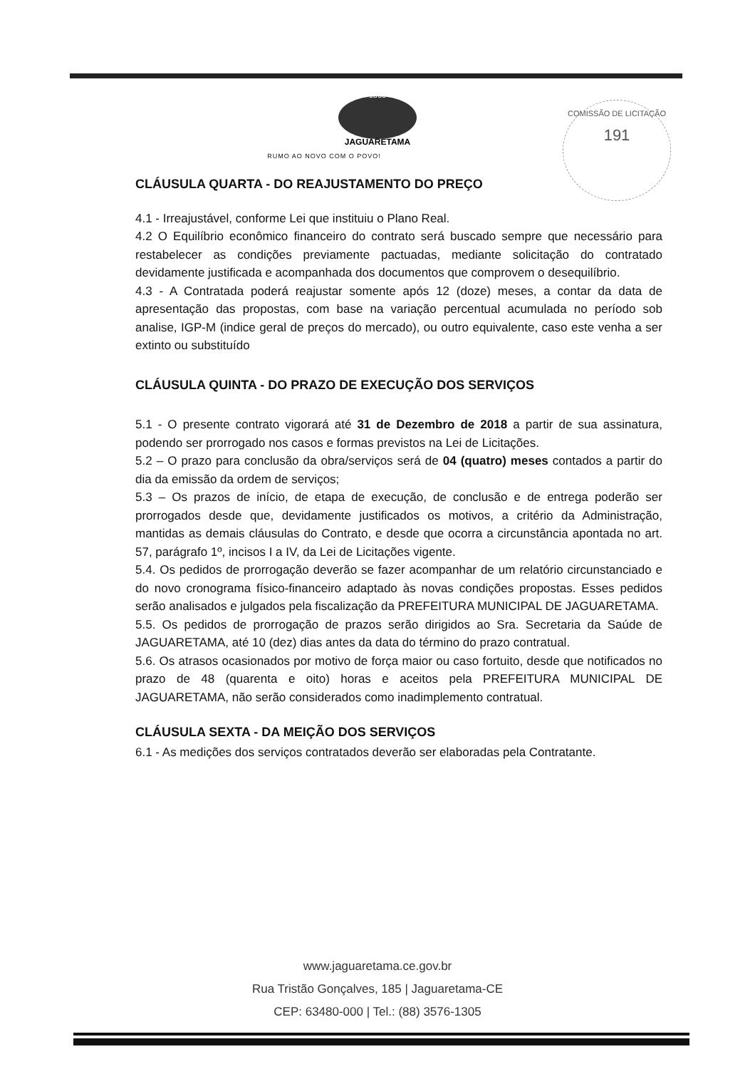1865
JAGUARETAMA
RUMO AO NOVO COM O POVO!
COMISSÃO DE LICITAÇÃO
191
CLÁUSULA QUARTA - DO REAJUSTAMENTO DO PREÇO
4.1 - Irreajustável, conforme Lei que instituiu o Plano Real.
4.2 O Equilíbrio econômico financeiro do contrato será buscado sempre que necessário para restabelecer as condições previamente pactuadas, mediante solicitação do contratado devidamente justificada e acompanhada dos documentos que comprovem o desequilíbrio.
4.3 - A Contratada poderá reajustar somente após 12 (doze) meses, a contar da data de apresentação das propostas, com base na variação percentual acumulada no período sob analise, IGP-M (indice geral de preços do mercado), ou outro equivalente, caso este venha a ser extinto ou substituído
CLÁUSULA QUINTA - DO PRAZO DE EXECUÇÃO DOS SERVIÇOS
5.1 - O presente contrato vigorará até 31 de Dezembro de 2018 a partir de sua assinatura, podendo ser prorrogado nos casos e formas previstos na Lei de Licitações.
5.2 – O prazo para conclusão da obra/serviços será de 04 (quatro) meses contados a partir do dia da emissão da ordem de serviços;
5.3 – Os prazos de início, de etapa de execução, de conclusão e de entrega poderão ser prorrogados desde que, devidamente justificados os motivos, a critério da Administração, mantidas as demais cláusulas do Contrato, e desde que ocorra a circunstância apontada no art. 57, parágrafo 1º, incisos I a IV, da Lei de Licitações vigente.
5.4. Os pedidos de prorrogação deverão se fazer acompanhar de um relatório circunstanciado e do novo cronograma físico-financeiro adaptado às novas condições propostas. Esses pedidos serão analisados e julgados pela fiscalização da PREFEITURA MUNICIPAL DE JAGUARETAMA.
5.5. Os pedidos de prorrogação de prazos serão dirigidos ao Sra. Secretaria da Saúde de JAGUARETAMA, até 10 (dez) dias antes da data do término do prazo contratual.
5.6. Os atrasos ocasionados por motivo de força maior ou caso fortuito, desde que notificados no prazo de 48 (quarenta e oito) horas e aceitos pela PREFEITURA MUNICIPAL DE JAGUARETAMA, não serão considerados como inadimplemento contratual.
CLÁUSULA SEXTA - DA MEIÇÃO DOS SERVIÇOS
6.1 - As medições dos serviços contratados deverão ser elaboradas pela Contratante.
www.jaguaretama.ce.gov.br
Rua Tristão Gonçalves, 185 | Jaguaretama-CE
CEP: 63480-000 | Tel.: (88) 3576-1305